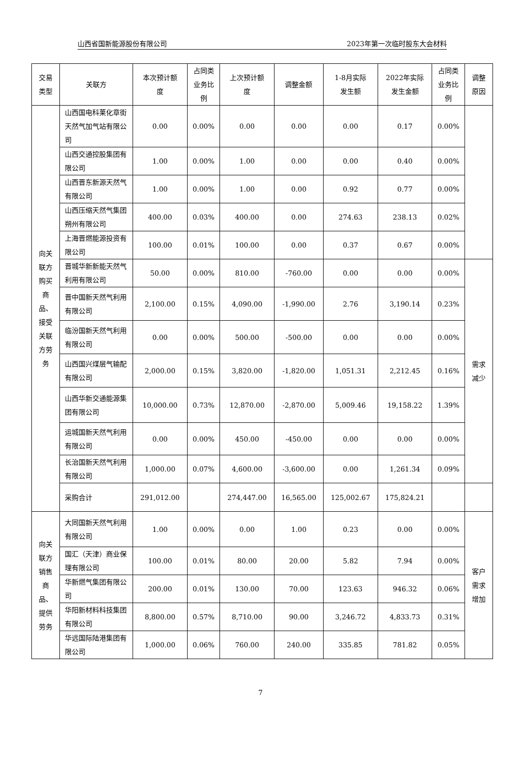山西省国新能源股份有限公司 2023年第一次临时股东大会材料
| 交易 类型 | 关联方 | 本次预计额 度 | 占同类 业务比 例 | 上次预计额 度 | 调整金额 | 1-8月实际 发生额 | 2022年实际 发生金额 | 占同类 业务比 例 | 调整 原因 |
| --- | --- | --- | --- | --- | --- | --- | --- | --- | --- |
| 向关 联方 购买 商 品、 接受 关联 方劳 务 | 山西国电科莱化章街天然气加气站有限公司 | 0.00 | 0.00% | 0.00 | 0.00 | 0.00 | 0.17 | 0.00% | |
| | 山西交通控股集团有限公司 | 1.00 | 0.00% | 1.00 | 0.00 | 0.00 | 0.40 | 0.00% | |
| | 山西晋东新源天然气有限公司 | 1.00 | 0.00% | 1.00 | 0.00 | 0.92 | 0.77 | 0.00% | |
| | 山西压缩天然气集团朔州有限公司 | 400.00 | 0.03% | 400.00 | 0.00 | 274.63 | 238.13 | 0.02% | |
| | 上海晋燃能源投资有限公司 | 100.00 | 0.01% | 100.00 | 0.00 | 0.37 | 0.67 | 0.00% | |
| | 晋城华新新能天然气利用有限公司 | 50.00 | 0.00% | 810.00 | -760.00 | 0.00 | 0.00 | 0.00% | 需求 减少 |
| | 晋中国新天然气利用有限公司 | 2,100.00 | 0.15% | 4,090.00 | -1,990.00 | 2.76 | 3,190.14 | 0.23% | |
| | 临汾国新天然气利用有限公司 | 0.00 | 0.00% | 500.00 | -500.00 | 0.00 | 0.00 | 0.00% | |
| | 山西国兴煤层气输配有限公司 | 2,000.00 | 0.15% | 3,820.00 | -1,820.00 | 1,051.31 | 2,212.45 | 0.16% | |
| | 山西华新交通能源集团有限公司 | 10,000.00 | 0.73% | 12,870.00 | -2,870.00 | 5,009.46 | 19,158.22 | 1.39% | |
| | 运城国新天然气利用有限公司 | 0.00 | 0.00% | 450.00 | -450.00 | 0.00 | 0.00 | 0.00% | |
| | 长治国新天然气利用有限公司 | 1,000.00 | 0.07% | 4,600.00 | -3,600.00 | 0.00 | 1,261.34 | 0.09% | |
| | 采购合计 | 291,012.00 | | 274,447.00 | 16,565.00 | 125,002.67 | 175,824.21 | | |
| 向关 联方 销售 商 品、 提供 劳务 | 大同国新天然气利用有限公司 | 1.00 | 0.00% | 0.00 | 1.00 | 0.23 | 0.00 | 0.00% | 客户 需求 增加 |
| | 国汇（天津）商业保理有限公司 | 100.00 | 0.01% | 80.00 | 20.00 | 5.82 | 7.94 | 0.00% | |
| | 华新燃气集团有限公司 | 200.00 | 0.01% | 130.00 | 70.00 | 123.63 | 946.32 | 0.06% | |
| | 华阳新材料科技集团有限公司 | 8,800.00 | 0.57% | 8,710.00 | 90.00 | 3,246.72 | 4,833.73 | 0.31% | |
| | 华远国际陆港集团有限公司 | 1,000.00 | 0.06% | 760.00 | 240.00 | 335.85 | 781.82 | 0.05% | |
7